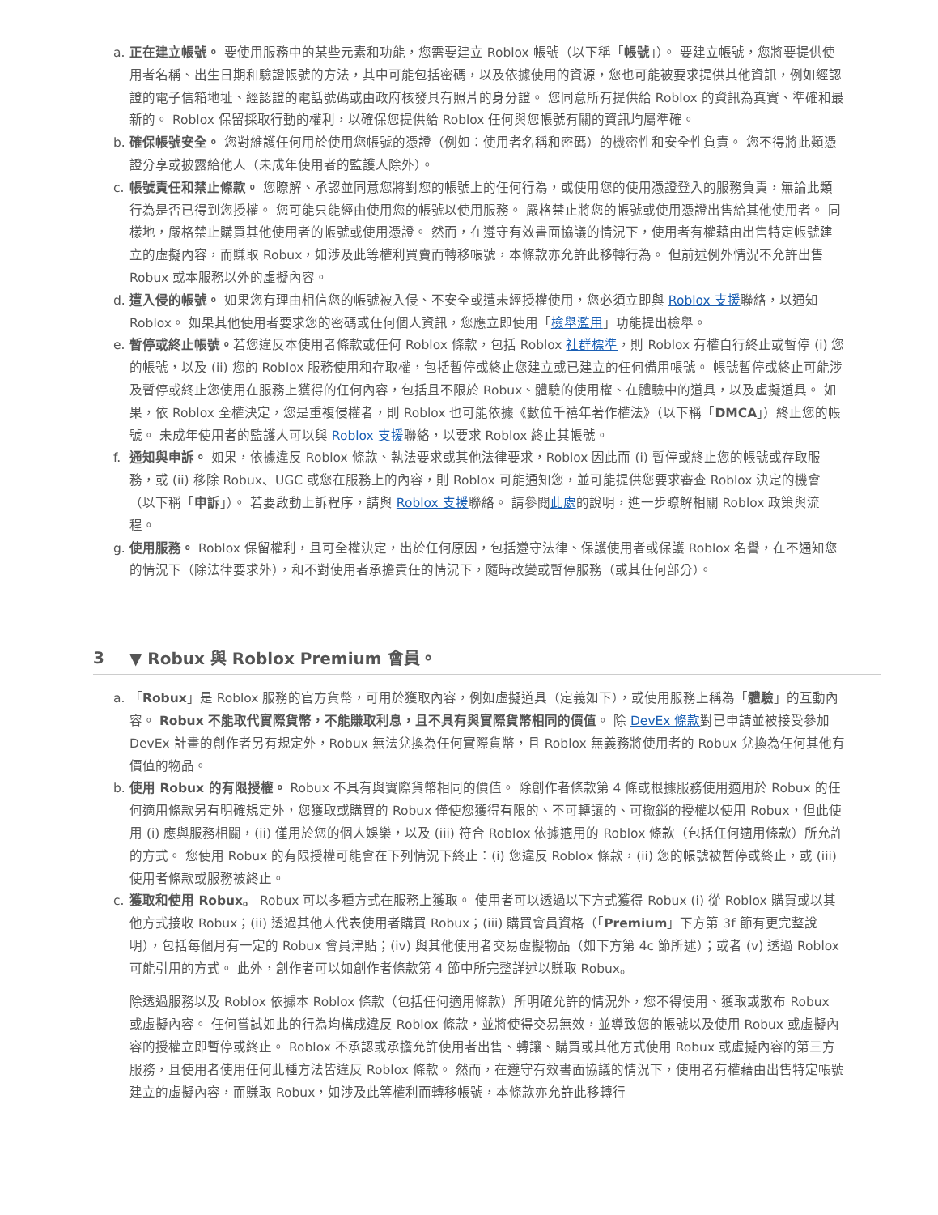a. 正在建立帳號。 要使用服務中的某些元素和功能，您需要建立 Roblox 帳號（以下稱「帳號」）。 要建立帳號，您將要提供使用者名稱、出生日期和驗證帳號的方法，其中可能包括密碼，以及依據使用的資源，您也可能被要求提供其他資訊，例如經認證的電子信箱地址、經認證的電話號碼或由政府核發具有照片的身分證。 您同意所有提供給 Roblox 的資訊為真實、準確和最新的。 Roblox 保留採取行動的權利，以確保您提供給 Roblox 任何與您帳號有關的資訊均屬準確。
b. 確保帳號安全。 您對維護任何用於使用您帳號的憑證（例如：使用者名稱和密碼）的機密性和安全性負責。 您不得將此類憑證分享或披露給他人（未成年使用者的監護人除外）。
c. 帳號責任和禁止條款。 您瞭解、承認並同意您將對您的帳號上的任何行為，或使用您的使用憑證登入的服務負責，無論此類行為是否已得到您授權。 您可能只能經由使用您的帳號以使用服務。 嚴格禁止將您的帳號或使用憑證出售給其他使用者。 同樣地，嚴格禁止購買其他使用者的帳號或使用憑證。 然而，在遵守有效書面協議的情況下，使用者有權藉由出售特定帳號建立的虛擬內容，而賺取 Robux，如涉及此等權利買賣而轉移帳號，本條款亦允許此移轉行為。 但前述例外情況不允許出售 Robux 或本服務以外的虛擬內容。
d. 遭入侵的帳號。 如果您有理由相信您的帳號被入侵、不安全或遭未經授權使用，您必須立即與 Roblox 支援聯絡，以通知 Roblox。 如果其他使用者要求您的密碼或任何個人資訊，您應立即使用「檢舉濫用」功能提出檢舉。
e. 暫停或終止帳號。若您違反本使用者條款或任何 Roblox 條款，包括 Roblox 社群標準，則 Roblox 有權自行終止或暫停 (i) 您的帳號，以及 (ii) 您的 Roblox 服務使用和存取權，包括暫停或終止您建立或已建立的任何備用帳號。 帳號暫停或終止可能涉及暫停或終止您使用在服務上獲得的任何內容，包括且不限於 Robux、體驗的使用權、在體驗中的道具，以及虛擬道具。 如果，依 Roblox 全權決定，您是重複侵權者，則 Roblox 也可能依據《數位千禧年著作權法》（以下稱「DMCA」）終止您的帳號。 未成年使用者的監護人可以與 Roblox 支援聯絡，以要求 Roblox 終止其帳號。
f. 通知與申訴。 如果，依據違反 Roblox 條款、執法要求或其他法律要求，Roblox 因此而 (i) 暫停或終止您的帳號或存取服務，或 (ii) 移除 Robux、UGC 或您在服務上的內容，則 Roblox 可能通知您，並可能提供您要求審查 Roblox 決定的機會（以下稱「申訴」）。 若要啟動上訴程序，請與 Roblox 支援聯絡。 請參閱此處的說明，進一步瞭解相關 Roblox 政策與流程。
g. 使用服務。 Roblox 保留權利，且可全權決定，出於任何原因，包括遵守法律、保護使用者或保護 Roblox 名譽，在不通知您的情況下（除法律要求外），和不對使用者承擔責任的情況下，隨時改變或暫停服務（或其任何部分）。
3 ▼ Robux 與 Roblox Premium 會員。
a. 「Robux」是 Roblox 服務的官方貨幣，可用於獲取內容，例如虛擬道具（定義如下），或使用服務上稱為「體驗」的互動內容。 Robux 不能取代實際貨幣，不能賺取利息，且不具有與實際貨幣相同的價值。 除 DevEx 條款對已申請並被接受參加 DevEx 計畫的創作者另有規定外，Robux 無法兌換為任何實際貨幣，且 Roblox 無義務將使用者的 Robux 兌換為任何其他有價值的物品。
b. 使用 Robux 的有限授權。 Robux 不具有與實際貨幣相同的價值。 除創作者條款第 4 條或根據服務使用適用於 Robux 的任何適用條款另有明確規定外，您獲取或購買的 Robux 僅使您獲得有限的、不可轉讓的、可撤銷的授權以使用 Robux，但此使用 (i) 應與服務相關，(ii) 僅用於您的個人娛樂，以及 (iii) 符合 Roblox 依據適用的 Roblox 條款（包括任何適用條款）所允許的方式。 您使用 Robux 的有限授權可能會在下列情況下終止：(i) 您違反 Roblox 條款，(ii) 您的帳號被暫停或終止，或 (iii) 使用者條款或服務被終止。
c. 獲取和使用 Robux。 Robux 可以多種方式在服務上獲取。 使用者可以透過以下方式獲得 Robux (i) 從 Roblox 購買或以其他方式接收 Robux；(ii) 透過其他人代表使用者購買 Robux；(iii) 購買會員資格（「Premium」下方第 3f 節有更完整說明），包括每個月有一定的 Robux 會員津貼；(iv) 與其他使用者交易虛擬物品（如下方第 4c 節所述）；或者 (v) 透過 Roblox 可能引用的方式。 此外，創作者可以如創作者條款第 4 節中所完整詳述以賺取 Robux。
除透過服務以及 Roblox 依據本 Roblox 條款（包括任何適用條款）所明確允許的情況外，您不得使用、獲取或散布 Robux 或虛擬內容。 任何嘗試如此的行為均構成違反 Roblox 條款，並將使得交易無效，並導致您的帳號以及使用 Robux 或虛擬內容的授權立即暫停或終止。 Roblox 不承認或承擔允許使用者出售、轉讓、購買或其他方式使用 Robux 或虛擬內容的第三方服務，且使用者使用任何此種方法皆違反 Roblox 條款。 然而，在遵守有效書面協議的情況下，使用者有權藉由出售特定帳號建立的虛擬內容，而賺取 Robux，如涉及此等權利而轉移帳號，本條款亦允許此移轉行